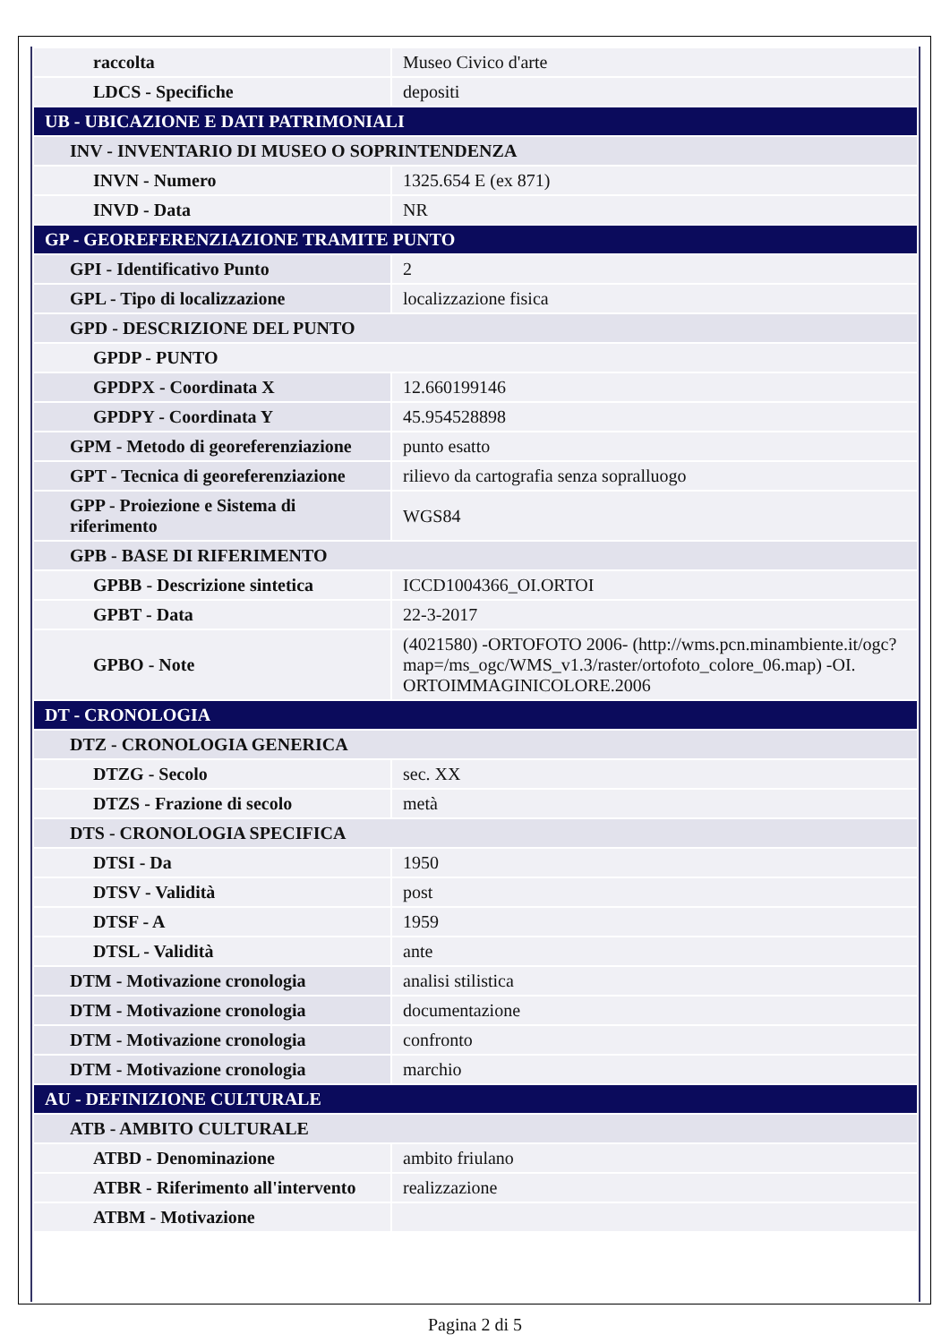| raccolta | Museo Civico d'arte |
| LDCS - Specifiche | depositi |
| UB - UBICAZIONE E DATI PATRIMONIALI | |
| INV - INVENTARIO DI MUSEO O SOPRINTENDENZA | |
| INVN - Numero | 1325.654 E (ex 871) |
| INVD - Data | NR |
| GP - GEOREFERENZIAZIONE TRAMITE PUNTO | |
| GPI - Identificativo Punto | 2 |
| GPL - Tipo di localizzazione | localizzazione fisica |
| GPD - DESCRIZIONE DEL PUNTO | |
| GPDP - PUNTO | |
| GPDPX - Coordinata X | 12.660199146 |
| GPDPY - Coordinata Y | 45.954528898 |
| GPM - Metodo di georeferenziazione | punto esatto |
| GPT - Tecnica di georeferenziazione | rilievo da cartografia senza sopralluogo |
| GPP - Proiezione e Sistema di riferimento | WGS84 |
| GPB - BASE DI RIFERIMENTO | |
| GPBB - Descrizione sintetica | ICCD1004366_OI.ORTOI |
| GPBT - Data | 22-3-2017 |
| GPBO - Note | (4021580) -ORTOFOTO 2006- (http://wms.pcn.minambiente.it/ogc?map=/ms_ogc/WMS_v1.3/raster/ortofoto_colore_06.map) -OI. ORTOIMMAGINICOLORE.2006 |
| DT - CRONOLOGIA | |
| DTZ - CRONOLOGIA GENERICA | |
| DTZG - Secolo | sec. XX |
| DTZS - Frazione di secolo | metà |
| DTS - CRONOLOGIA SPECIFICA | |
| DTSI - Da | 1950 |
| DTSV - Validità | post |
| DTSF - A | 1959 |
| DTSL - Validità | ante |
| DTM - Motivazione cronologia | analisi stilistica |
| DTM - Motivazione cronologia | documentazione |
| DTM - Motivazione cronologia | confronto |
| DTM - Motivazione cronologia | marchio |
| AU - DEFINIZIONE CULTURALE | |
| ATB - AMBITO CULTURALE | |
| ATBD - Denominazione | ambito friulano |
| ATBR - Riferimento all'intervento | realizzazione |
| ATBM - Motivazione | |
Pagina 2 di 5